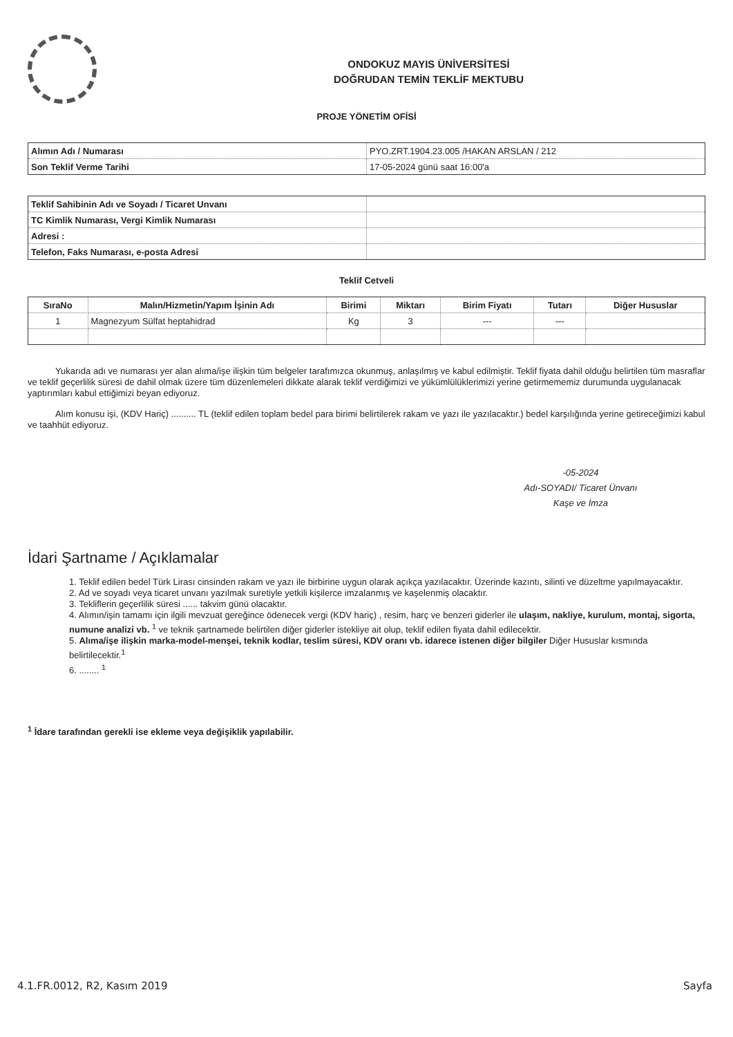ONDOKUZ MAYIS ÜNİVERSİTESİ
DOĞRUDAN TEMİN TEKLİF MEKTUBU
PROJE YÖNETİM OFİSİ
| Alımın Adı / Numarası | PYO.ZRT.1904.23.005 /HAKAN ARSLAN / 212 |
| Son Teklif Verme Tarihi | 17-05-2024 günü saat 16:00'a |
| Teklif Sahibinin Adı ve Soyadı / Ticaret Unvanı | |
| TC Kimlik Numarası, Vergi Kimlik Numarası | |
| Adresi : | |
| Telefon, Faks Numarası, e-posta Adresi | |
Teklif Cetveli
| SıraNo | Malın/Hizmetin/Yapım İşinin Adı | Birimi | Miktarı | Birim Fiyatı | Tutarı | Diğer Hususlar |
| --- | --- | --- | --- | --- | --- | --- |
| 1 | Magnezyum Sülfat heptahidrad | Kg | 3 | --- | --- | |
Yukarıda adı ve numarası yer alan alıma/işe ilişkin tüm belgeler tarafımızca okunmuş, anlaşılmış ve kabul edilmiştir. Teklif fiyata dahil olduğu belirtilen tüm masraflar ve teklif geçerlilik süresi de dahil olmak üzere tüm düzenlemeleri dikkate alarak teklif verdiğimizi ve yükümlülüklerimizi yerine getirmememiz durumunda uygulanacak yaptırımları kabul ettiğimizi beyan ediyoruz.
Alım konusu işi, (KDV Hariç) .......... TL (teklif edilen toplam bedel para birimi belirtilerek rakam ve yazı ile yazılacaktır.) bedel karşılığında yerine getireceğimizi kabul ve taahhüt ediyoruz.
-05-2024
Adı-SOYADI/ Ticaret Ünvanı
Kaşe ve İmza
İdari Şartname / Açıklamalar
1. Teklif edilen bedel Türk Lirası cinsinden rakam ve yazı ile birbirine uygun olarak açıkça yazılacaktır. Üzerinde kazıntı, silinti ve düzeltme yapılmayacaktır.
2. Ad ve soyadı veya ticaret unvanı yazılmak suretiyle yetkili kişilerce imzalanmış ve kaşelenmiş olacaktır.
3. Tekliflerin geçerlilik süresi ...... takvim günü olacaktır.
4. Alımın/işin tamamı için ilgili mevzuat gereğince ödenecek vergi (KDV hariç) , resim, harç ve benzeri giderler ile ulaşım, nakliye, kurulum, montaj, sigorta, numune analizi vb. <sup>1</sup> ve teknik şartnamede belirtilen diğer giderler istekliye ait olup, teklif edilen fiyata dahil edilecektir.
5. Alıma/işe ilişkin marka-model-menşei, teknik kodlar, teslim süresi, KDV oranı vb. idarece istenen diğer bilgiler Diğer Hususlar kısmında belirtilecektir.<sup>1</sup>
6. ........ <sup>1</sup>
<sup>1</sup> İdare tarafından gerekli ise ekleme veya değişiklik yapılabilir.
4.1.FR.0012, R2, Kasım 2019 Sayfa